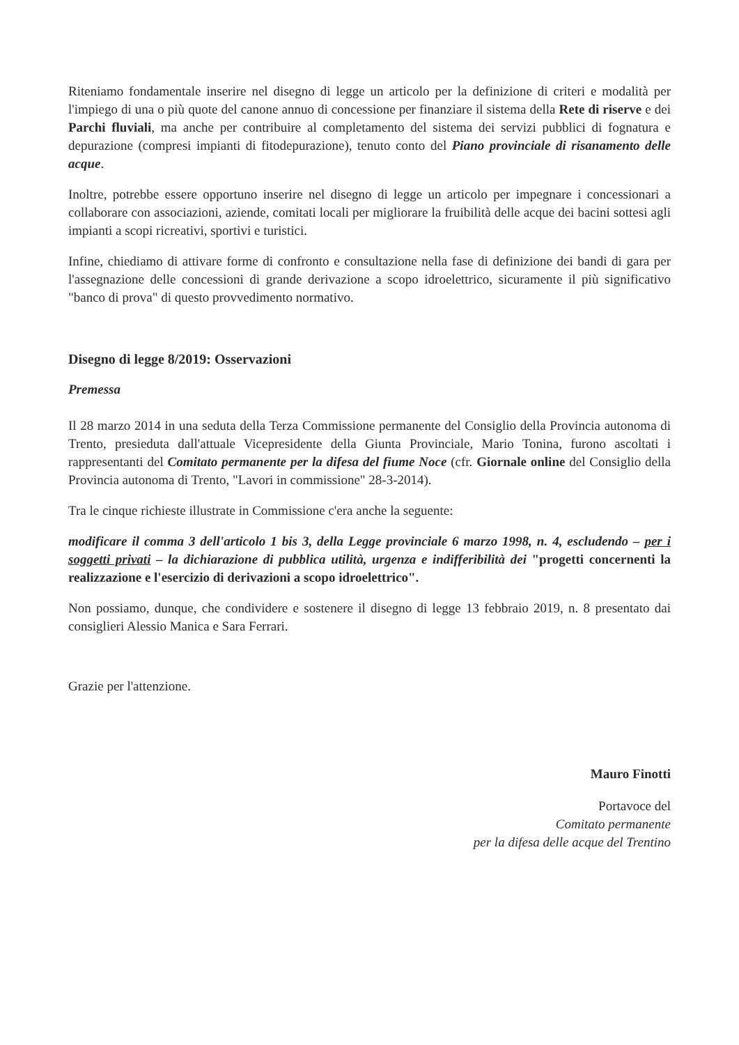Riteniamo fondamentale inserire nel disegno di legge un articolo per la definizione di criteri e modalità per l'impiego di una o più quote del canone annuo di concessione per finanziare il sistema della Rete di riserve e dei Parchi fluviali, ma anche per contribuire al completamento del sistema dei servizi pubblici di fognatura e depurazione (compresi impianti di fitodepurazione), tenuto conto del Piano provinciale di risanamento delle acque.
Inoltre, potrebbe essere opportuno inserire nel disegno di legge un articolo per impegnare i concessionari a collaborare con associazioni, aziende, comitati locali per migliorare la fruibilità delle acque dei bacini sottesi agli impianti a scopi ricreativi, sportivi e turistici.
Infine, chiediamo di attivare forme di confronto e consultazione nella fase di definizione dei bandi di gara per l'assegnazione delle concessioni di grande derivazione a scopo idroelettrico, sicuramente il più significativo "banco di prova" di questo provvedimento normativo.
Disegno di legge 8/2019: Osservazioni
Premessa
Il 28 marzo 2014 in una seduta della Terza Commissione permanente del Consiglio della Provincia autonoma di Trento, presieduta dall'attuale Vicepresidente della Giunta Provinciale, Mario Tonina, furono ascoltati i rappresentanti del Comitato permanente per la difesa del fiume Noce (cfr. Giornale online del Consiglio della Provincia autonoma di Trento, "Lavori in commissione" 28-3-2014).
Tra le cinque richieste illustrate in Commissione c'era anche la seguente:
modificare il comma 3 dell'articolo 1 bis 3, della Legge provinciale 6 marzo 1998, n. 4, escludendo – per i soggetti privati – la dichiarazione di pubblica utilità, urgenza e indifferibilità dei "progetti concernenti la realizzazione e l'esercizio di derivazioni a scopo idroelettrico".
Non possiamo, dunque, che condividere e sostenere il disegno di legge 13 febbraio 2019, n. 8 presentato dai consiglieri Alessio Manica e Sara Ferrari.
Grazie per l'attenzione.
Mauro Finotti
Portavoce del
Comitato permanente
per la difesa delle acque del Trentino